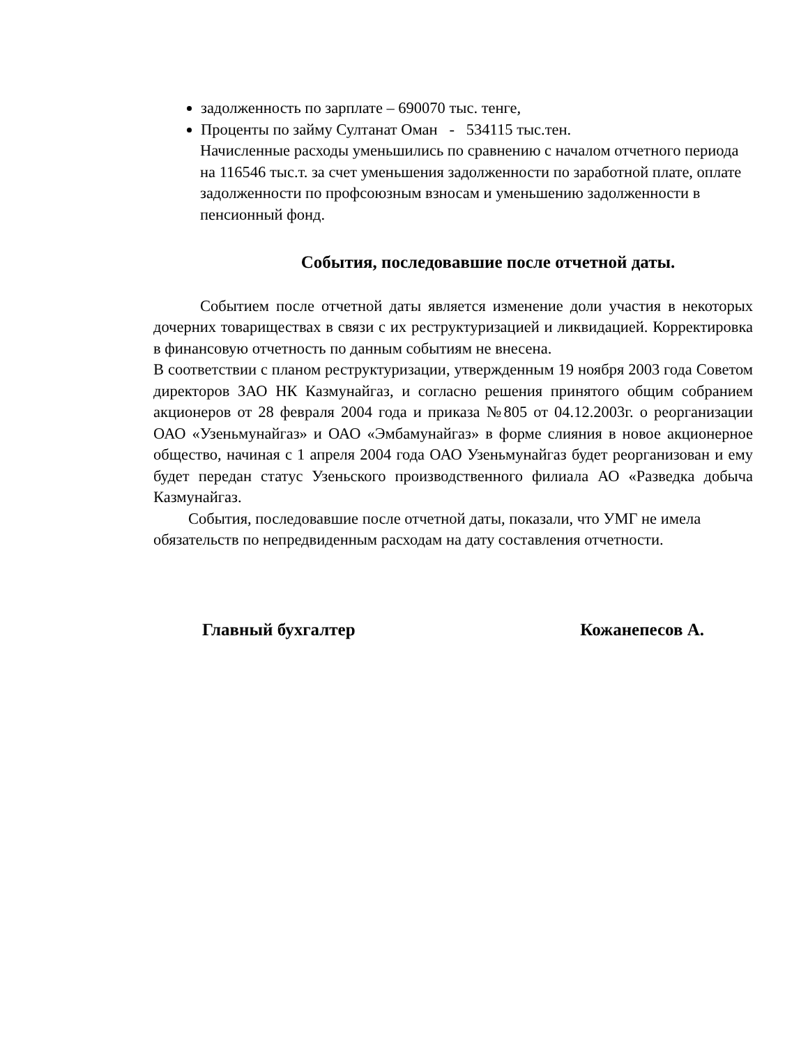задолженность по зарплате – 690070 тыс. тенге,
Проценты по займу Султанат Оман - 534115 тыс.тен.
Начисленные расходы уменьшились по сравнению с началом отчетного периода на 116546 тыс.т. за счет уменьшения задолженности по заработной плате, оплате задолженности по профсоюзным взносам и уменьшению задолженности в пенсионный фонд.
События, последовавшие после отчетной даты.
Событием после отчетной даты является изменение доли участия в некоторых дочерних товариществах в связи с их реструктуризацией и ликвидацией. Корректировка в финансовую отчетность по данным событиям не внесена.
В соответствии с планом реструктуризации, утвержденным 19 ноября 2003 года Советом директоров ЗАО НК Казмунайгаз, и согласно решения принятого общим собранием акционеров от 28 февраля 2004 года и приказа №805 от 04.12.2003г. о реорганизации ОАО «Узеньмунайгаз» и ОАО «Эмбамунайгаз» в форме слияния в новое акционерное общество, начиная с 1 апреля 2004 года ОАО Узеньмунайгаз будет реорганизован и ему будет передан статус Узеньского производственного филиала АО «Разведка добыча Казмунайгаз.
События, последовавшие после отчетной даты, показали, что УМГ не имела обязательств по непредвиденным расходам на дату составления отчетности.
Главный бухгалтер Кожанепесов А.